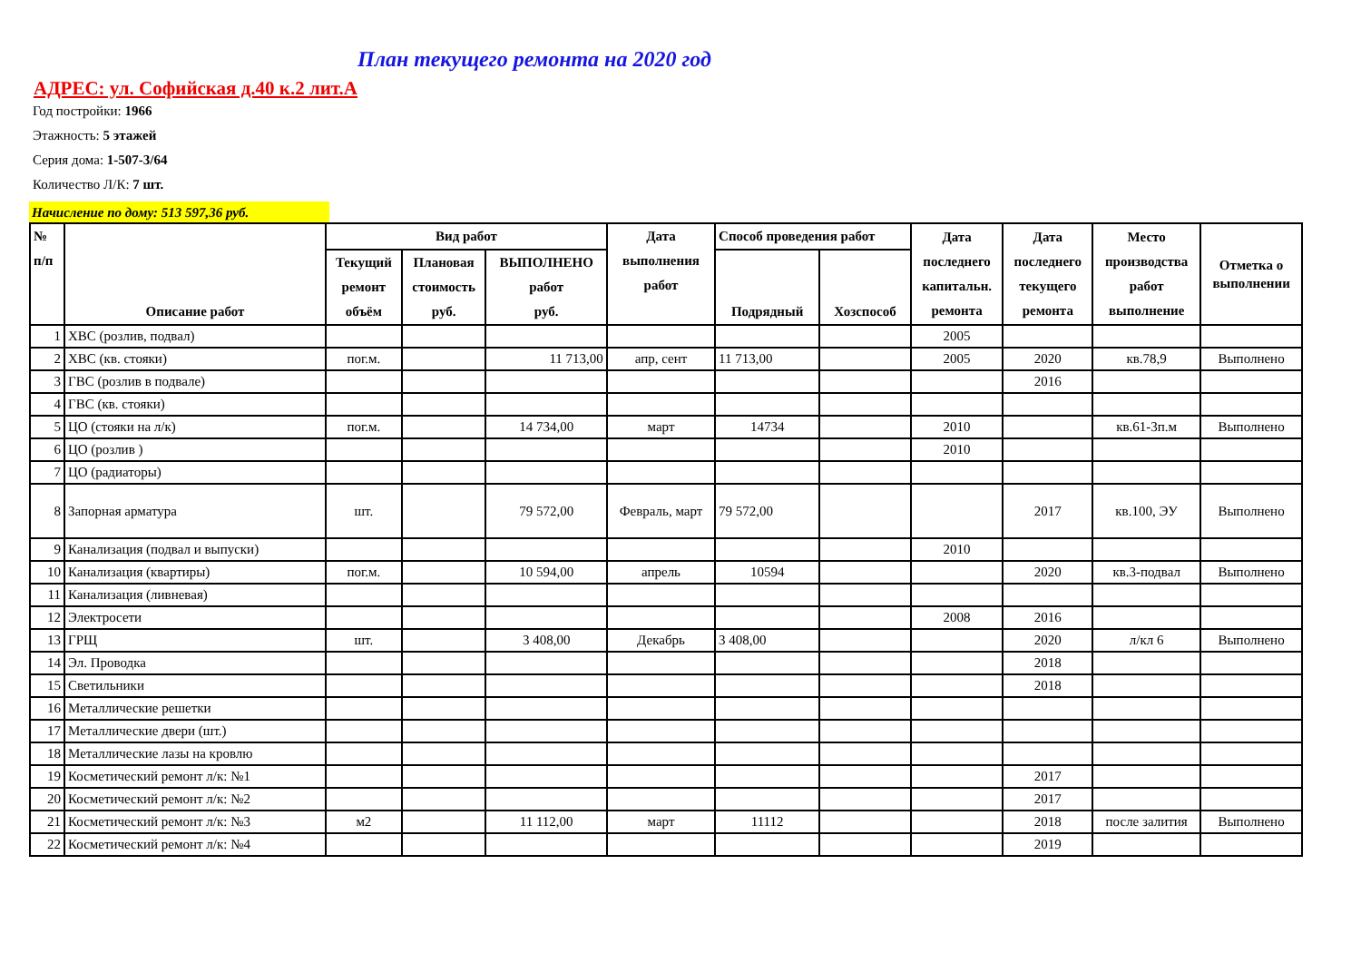План текущего ремонта на 2020 год
АДРЕС: ул. Софийская д.40 к.2 лит.А
Год постройки: 1966
Этажность: 5 этажей
Серия дома: 1-507-3/64
Количество Л/К: 7 шт.
Начисление по дому: 513 597,36 руб.
| № п/п | Описание работ | Вид работ | | | Дата выполнения работ | Способ проведения работ | | Дата последнего капитальн. ремонта | Дата последнего текущего ремонта | Место производства работ выполнение | Отметка о выполнении |
| --- | --- | --- | --- | --- | --- | --- | --- | --- | --- | --- | --- |
| | | Текущий ремонт объём | Плановая стоимость руб. | ВЫПОЛНЕНО работ руб. | | Подрядный | Хозспособ | | | | |
| 1 | ХВС (розлив, подвал) | | | | | | | 2005 | | | |
| 2 | ХВС (кв. стояки) | пог.м. | | 11 713,00 | апр, сент | 11 713,00 | | 2005 | 2020 | кв.78,9 | Выполнено |
| 3 | ГВС (розлив в подвале) | | | | | | | | 2016 | | |
| 4 | ГВС (кв. стояки) | | | | | | | | | | |
| 5 | ЦО (стояки на л/к) | пог.м. | | 14 734,00 | март | 14734 | | 2010 | | кв.61-3п.м | Выполнено |
| 6 | ЦО (розлив ) | | | | | | | 2010 | | | |
| 7 | ЦО (радиаторы) | | | | | | | | | | |
| 8 | Запорная арматура | шт. | | 79 572,00 | Февраль, март | 79 572,00 | | | 2017 | кв.100, ЭУ | Выполнено |
| 9 | Канализация (подвал и выпуски) | | | | | | | 2010 | | | |
| 10 | Канализация (квартиры) | пог.м. | | 10 594,00 | апрель | 10594 | | | 2020 | кв.3-подвал | Выполнено |
| 11 | Канализация (ливневая) | | | | | | | | | | |
| 12 | Электросети | | | | | | | 2008 | 2016 | | |
| 13 | ГРЩ | шт. | | 3 408,00 | Декабрь | 3 408,00 | | | 2020 | л/кл 6 | Выполнено |
| 14 | Эл. Проводка | | | | | | | | 2018 | | |
| 15 | Светильники | | | | | | | | 2018 | | |
| 16 | Металлические решетки | | | | | | | | | | |
| 17 | Металлические двери (шт.) | | | | | | | | | | |
| 18 | Металлические лазы на кровлю | | | | | | | | | | |
| 19 | Косметический ремонт л/к: №1 | | | | | | | | 2017 | | |
| 20 | Косметический ремонт л/к: №2 | | | | | | | | 2017 | | |
| 21 | Косметический ремонт л/к: №3 | м2 | | 11 112,00 | март | 11112 | | | 2018 | после залития | Выполнено |
| 22 | Косметический ремонт л/к: №4 | | | | | | | | 2019 | | |